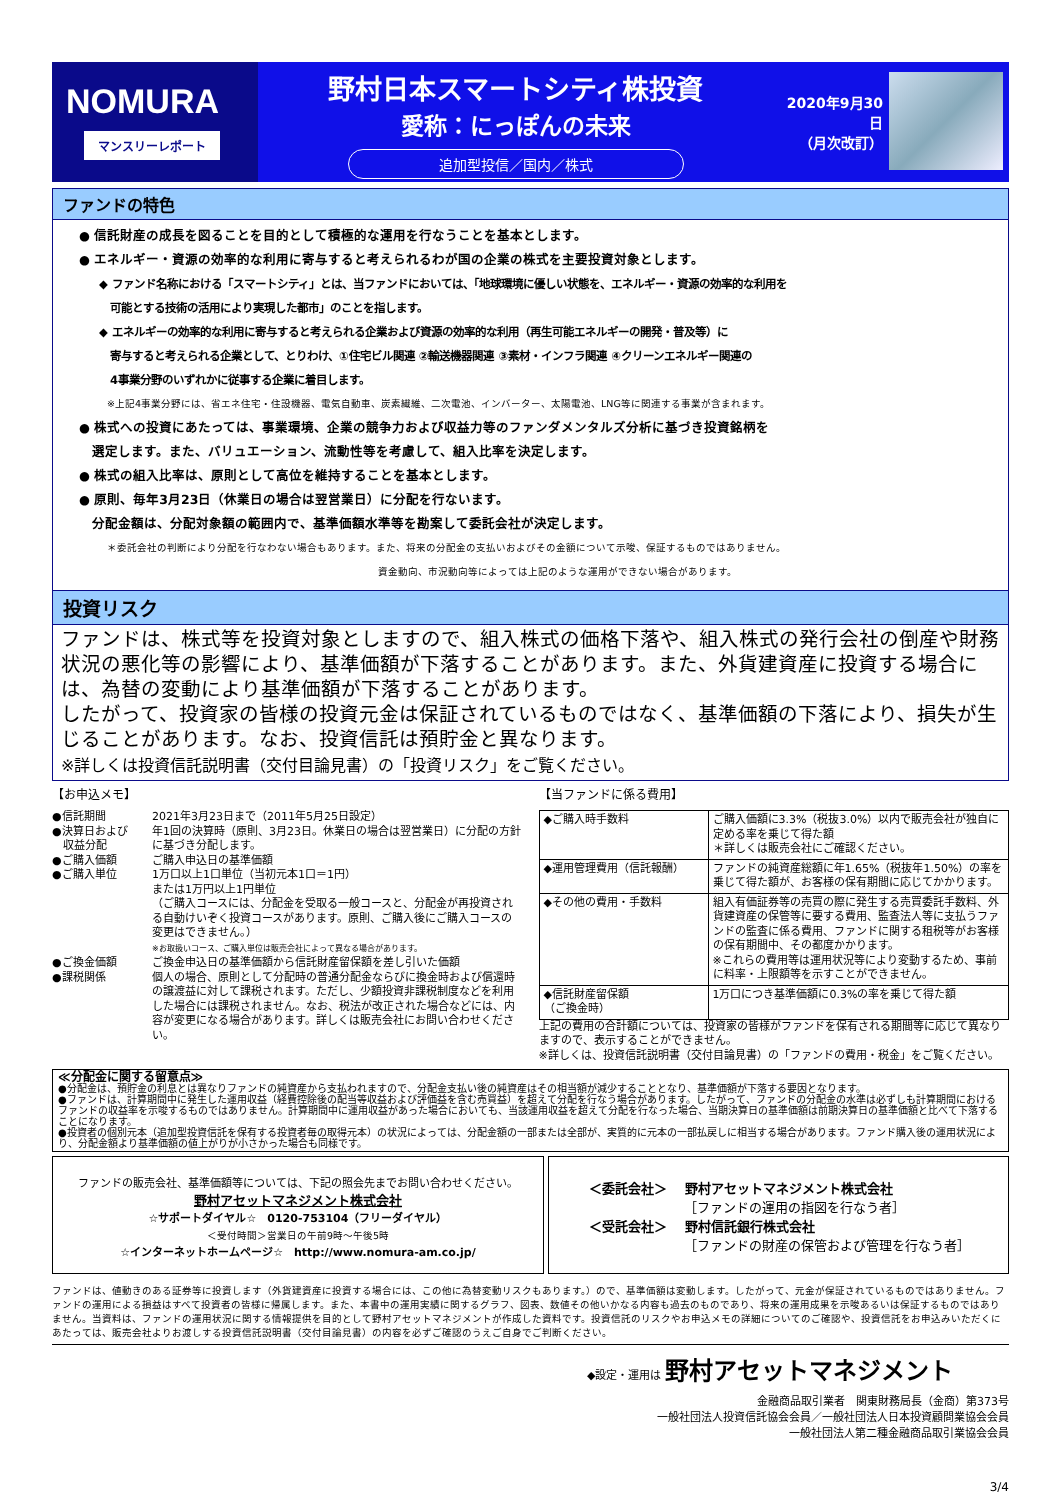NOMURA
マンスリーレポート
野村日本スマートシティ株投資
愛称：にっぽんの未来
追加型投信／国内／株式
2020年9月30日
（月次改訂）
ファンドの特色
● 信託財産の成長を図ることを目的として積極的な運用を行なうことを基本とします。
● エネルギー・資源の効率的な利用に寄与すると考えられるわが国の企業の株式を主要投資対象とします。
◆ ファンド名称における「スマートシティ」とは、当ファンドにおいては、「地球環境に優しい状態を、エネルギー・資源の効率的な利用を
　可能とする技術の活用により実現した都市」のことを指します。
◆ エネルギーの効率的な利用に寄与すると考えられる企業および資源の効率的な利用（再生可能エネルギーの開発・普及等）に
　寄与すると考えられる企業として、とりわけ、①住宅ビル関連 ②輸送機器関連 ③素材・インフラ関連 ④クリーンエネルギー関連の
　4事業分野のいずれかに従事する企業に着目します。
※上記4事業分野には、省エネ住宅・住設機器、電気自動車、炭素繊維、二次電池、インバーター、太陽電池、LNG等に関連する事業が含まれます。
● 株式への投資にあたっては、事業環境、企業の競争力および収益力等のファンダメンタルズ分析に基づき投資銘柄を
　選定します。また、バリュエーション、流動性等を考慮して、組入比率を決定します。
● 株式の組入比率は、原則として高位を維持することを基本とします。
● 原則、毎年3月23日（休業日の場合は翌営業日）に分配を行ないます。
　分配金額は、分配対象額の範囲内で、基準価額水準等を勘案して委託会社が決定します。
＊委託会社の判断により分配を行なわない場合もあります。また、将来の分配金の支払いおよびその金額について示唆、保証するものではありません。
資金動向、市況動向等によっては上記のような運用ができない場合があります。
投資リスク
ファンドは、株式等を投資対象としますので、組入株式の価格下落や、組入株式の発行会社の倒産や財務状況の悪化等の影響により、基準価額が下落することがあります。また、外貨建資産に投資する場合には、為替の変動により基準価額が下落することがあります。
したがって、投資家の皆様の投資元金は保証されているものではなく、基準価額の下落により、損失が生じることがあります。なお、投資信託は預貯金と異なります。
※詳しくは投資信託説明書（交付目論見書）の「投資リスク」をご覧ください。
【お申込メモ】
| ●信託期間 | 2021年3月23日まで（2011年5月25日設定） |
| ●決算日および 収益分配 | 年1回の決算時（原則、3月23日。休業日の場合は翌営業日）に分配の方針に基づき分配します。 |
| ●ご購入価額 | ご購入申込日の基準価額 |
| ●ご購入単位 | 1万口以上1口単位（当初元本1口＝1円） または1万円以上1円単位 （ご購入コースには、分配金を受取る一般コースと、分配金が再投資される自動けいぞく投資コースがあります。原則、ご購入後にご購入コースの変更はできません。） ※お取扱いコース、ご購入単位は販売会社によって異なる場合があります。 |
| ●ご換金価額 | ご換金申込日の基準価額から信託財産留保額を差し引いた価額 |
| ●課税関係 | 個人の場合、原則として分配時の普通分配金ならびに換金時および償還時の譲渡益に対して課税されます。ただし、少額投資非課税制度などを利用した場合には課税されません。なお、税法が改正された場合などには、内容が変更になる場合があります。詳しくは販売会社にお問い合わせください。 |
【当ファンドに係る費用】
| ◆ご購入時手数料 | ご購入価額に3.3%（税抜3.0%）以内で販売会社が独自に定める率を乗じて得た額 ＊詳しくは販売会社にご確認ください。 |
| ◆運用管理費用（信託報酬） | ファンドの純資産総額に年1.65%（税抜年1.50%）の率を乗じて得た額が、お客様の保有期間に応じてかかります。 |
| ◆その他の費用・手数料 | 組入有価証券等の売買の際に発生する売買委託手数料、外貨建資産の保管等に要する費用、監査法人等に支払うファンドの監査に係る費用、ファンドに関する租税等がお客様の保有期間中、その都度かかります。 ※これらの費用等は運用状況等により変動するため、事前に料率・上限額等を示すことができません。 |
| ◆信託財産留保額 （ご換金時） | 1万口につき基準価額に0.3%の率を乗じて得た額 |
上記の費用の合計額については、投資家の皆様がファンドを保有される期間等に応じて異なりますので、表示することができません。
※詳しくは、投資信託説明書（交付目論見書）の「ファンドの費用・税金」をご覧ください。
≪分配金に関する留意点≫
●分配金は、預貯金の利息とは異なりファンドの純資産から支払われますので、分配金支払い後の純資産はその相当額が減少することとなり、基準価額が下落する要因となります。
●ファンドは、計算期間中に発生した運用収益（経費控除後の配当等収益および評価益を含む売買益）を超えて分配を行なう場合があります。したがって、ファンドの分配金の水準は必ずしも計算期間におけるファンドの収益率を示唆するものではありません。計算期間中に運用収益があった場合においても、当該運用収益を超えて分配を行なった場合、当期決算日の基準価額は前期決算日の基準価額と比べて下落することになります。
●投資者の個別元本（追加型投資信託を保有する投資者毎の取得元本）の状況によっては、分配金額の一部または全部が、実質的に元本の一部払戻しに相当する場合があります。ファンド購入後の運用状況により、分配金額より基準価額の値上がりが小さかった場合も同様です。
ファンドの販売会社、基準価額等については、下記の照会先までお問い合わせください。
野村アセットマネジメント株式会社
☆サポートダイヤル☆　0120-753104（フリーダイヤル）
＜受付時間＞営業日の午前9時～午後5時
☆インターネットホームページ☆　http://www.nomura-am.co.jp/
＜委託会社＞　 野村アセットマネジメント株式会社
　　　　　　　 ［ファンドの運用の指図を行なう者］
＜受託会社＞　 野村信託銀行株式会社
　　　　　　　 ［ファンドの財産の保管および管理を行なう者］
ファンドは、値動きのある証券等に投資します（外貨建資産に投資する場合には、この他に為替変動リスクもあります。）ので、基準価額は変動します。したがって、元金が保証されているものではありません。ファンドの運用による損益はすべて投資者の皆様に帰属します。また、本書中の運用実績に関するグラフ、図表、数値その他いかなる内容も過去のものであり、将来の運用成果を示唆あるいは保証するものではありません。当資料は、ファンドの運用状況に関する情報提供を目的として野村アセットマネジメントが作成した資料です。投資信託のリスクやお申込メモの詳細についてのご確認や、投資信託をお申込みいただくにあたっては、販売会社よりお渡しする投資信託説明書（交付目論見書）の内容を必ずご確認のうえご自身でご判断ください。
◆設定・運用は 野村アセットマネジメント
金融商品取引業者　関東財務局長（金商）第373号　　　　　
一般社団法人投資信託協会会員／一般社団法人日本投資顧問業協会会員
一般社団法人第二種金融商品取引業協会会員　　　　　　
3/4